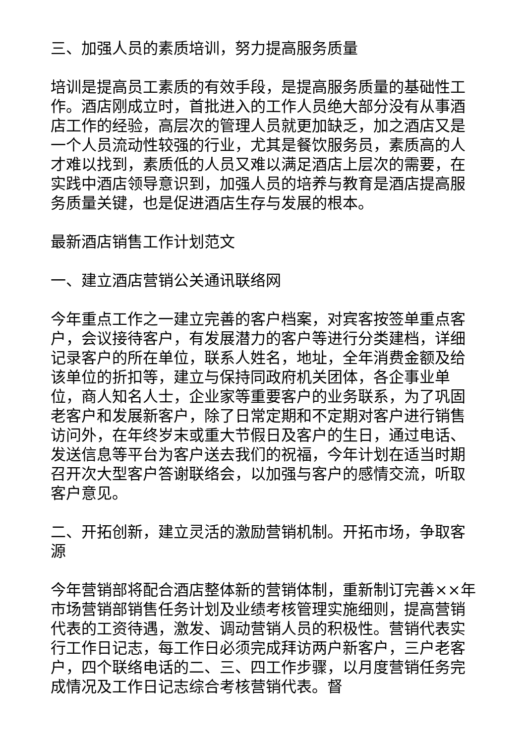三、加强人员的素质培训，努力提高服务质量
培训是提高员工素质的有效手段，是提高服务质量的基础性工作。酒店刚成立时，首批进入的工作人员绝大部分没有从事酒店工作的经验，高层次的管理人员就更加缺乏，加之酒店又是一个人员流动性较强的行业，尤其是餐饮服务员，素质高的人才难以找到，素质低的人员又难以满足酒店上层次的需要，在实践中酒店领导意识到，加强人员的培养与教育是酒店提高服务质量关键，也是促进酒店生存与发展的根本。
最新酒店销售工作计划范文
一、建立酒店营销公关通讯联络网
今年重点工作之一建立完善的客户档案，对宾客按签单重点客户，会议接待客户，有发展潜力的客户等进行分类建档，详细记录客户的所在单位，联系人姓名，地址，全年消费金额及给该单位的折扣等，建立与保持同政府机关团体，各企事业单位，商人知名人士，企业家等重要客户的业务联系，为了巩固老客户和发展新客户，除了日常定期和不定期对客户进行销售访问外，在年终岁末或重大节假日及客户的生日，通过电话、发送信息等平台为客户送去我们的祝福，今年计划在适当时期召开次大型客户答谢联络会，以加强与客户的感情交流，听取客户意见。
二、开拓创新，建立灵活的激励营销机制。开拓市场，争取客源
今年营销部将配合酒店整体新的营销体制，重新制订完善××年市场营销部销售任务计划及业绩考核管理实施细则，提高营销代表的工资待遇，激发、调动营销人员的积极性。营销代表实行工作日记志，每工作日必须完成拜访两户新客户，三户老客户，四个联络电话的二、三、四工作步骤，以月度营销任务完成情况及工作日记志综合考核营销代表。督